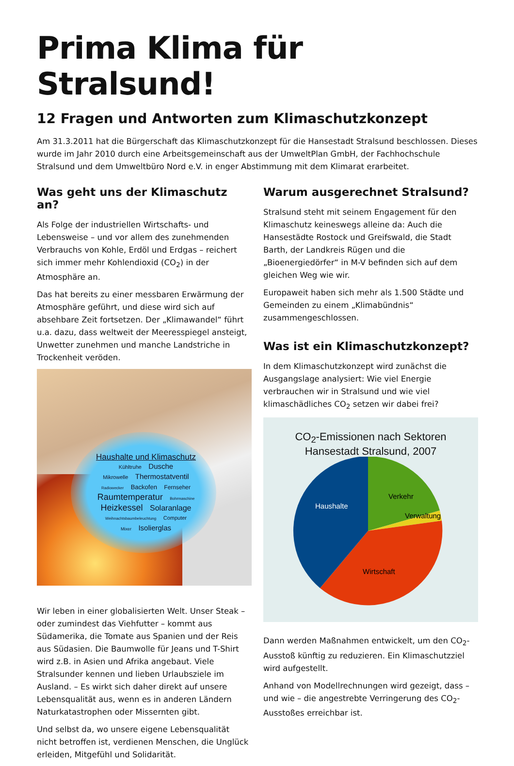Prima Klima für Stralsund!
12 Fragen und Antworten zum Klimaschutzkonzept
Am 31.3.2011 hat die Bürgerschaft das Klimaschutzkonzept für die Hansestadt Stralsund beschlossen. Dieses wurde im Jahr 2010 durch eine Arbeitsgemeinschaft aus der UmweltPlan GmbH, der Fachhochschule Stralsund und dem Umweltbüro Nord e.V. in enger Abstimmung mit dem Klimarat erarbeitet.
Was geht uns der Klimaschutz an?
Als Folge der industriellen Wirtschafts- und Lebensweise – und vor allem des zunehmenden Verbrauchs von Kohle, Erdöl und Erdgas – reichert sich immer mehr Kohlendioxid (CO<sub>2</sub>) in der Atmosphäre an.
Das hat bereits zu einer messbaren Erwärmung der Atmosphäre geführt, und diese wird sich auf absehbare Zeit fortsetzen. Der „Klimawandel“ führt u.a. dazu, dass weltweit der Meeresspiegel ansteigt, Unwetter zunehmen und manche Landstriche in Trockenheit veröden.
Haushalte und Klimaschutz
Kühltruhe Dusche
Mikrowelle Thermostatventil
Radiowecker Backofen Fernseher
Raumtemperatur Bohrmaschine
Heizkessel Solaranlage
Weihnachtsbaumbeleuchtung Computer
Mixer Isolierglas
Wir leben in einer globalisierten Welt. Unser Steak – oder zumindest das Viehfutter – kommt aus Südamerika, die Tomate aus Spanien und der Reis aus Südasien. Die Baumwolle für Jeans und T-Shirt wird z.B. in Asien und Afrika angebaut. Viele Stralsunder kennen und lieben Urlaubsziele im Ausland. – Es wirkt sich daher direkt auf unsere Lebensqualität aus, wenn es in anderen Ländern Naturkatastrophen oder Missernten gibt.
Und selbst da, wo unsere eigene Lebensqualität nicht betroffen ist, verdienen Menschen, die Unglück erleiden, Mitgefühl und Solidarität.
Warum ausgerechnet Stralsund?
Stralsund steht mit seinem Engagement für den Klimaschutz keineswegs alleine da: Auch die Hansestädte Rostock und Greifswald, die Stadt Barth, der Landkreis Rügen und die „Bioenergiedörfer“ in M-V befinden sich auf dem gleichen Weg wie wir.
Europaweit haben sich mehr als 1.500 Städte und Gemeinden zu einem „Klimabündnis“ zusammengeschlossen.
Was ist ein Klimaschutzkonzept?
In dem Klimaschutzkonzept wird zunächst die Ausgangslage analysiert: Wie viel Energie verbrauchen wir in Stralsund und wie viel klimaschädliches CO<sub>2</sub> setzen wir dabei frei?
CO<sub>2</sub>-Emissionen nach Sektoren
Hansestadt Stralsund, 2007
Verkehr
Verwaltung
Wirtschaft
Haushalte
Dann werden Maßnahmen entwickelt, um den CO<sub>2</sub>-Ausstoß künftig zu reduzieren. Ein Klimaschutzziel wird aufgestellt.
Anhand von Modellrechnungen wird gezeigt, dass – und wie – die angestrebte Verringerung des CO<sub>2</sub>-Ausstoßes erreichbar ist.